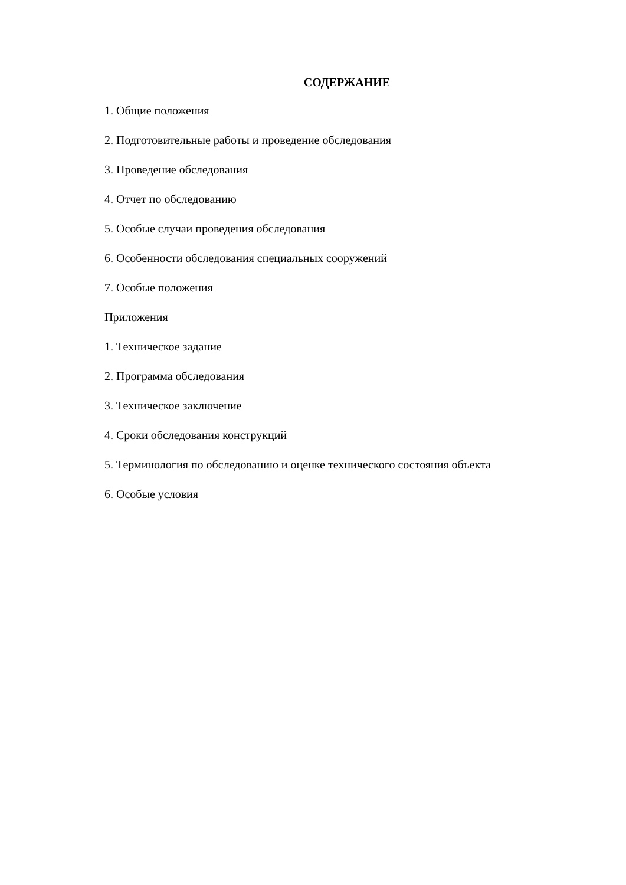СОДЕРЖАНИЕ
1. Общие положения
2. Подготовительные работы и проведение обследования
3. Проведение обследования
4. Отчет по обследованию
5. Особые случаи проведения обследования
6. Особенности обследования специальных сооружений
7. Особые положения
Приложения
1. Техническое задание
2. Программа обследования
3. Техническое заключение
4. Сроки обследования конструкций
5. Терминология по обследованию и оценке технического состояния объекта
6. Особые условия